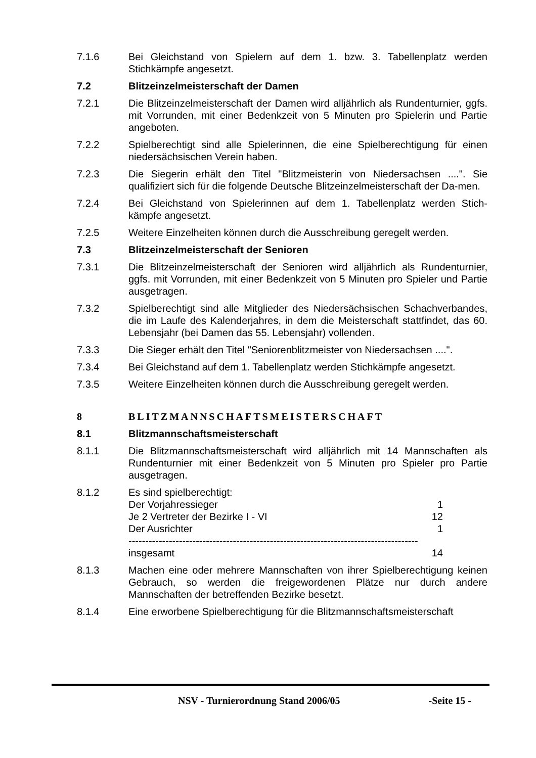7.1.6 Bei Gleichstand von Spielern auf dem 1. bzw. 3. Tabellenplatz werden Stichkämpfe angesetzt.
7.2 Blitzeinzelmeisterschaft der Damen
7.2.1 Die Blitzeinzelmeisterschaft der Damen wird alljährlich als Rundenturnier, ggfs. mit Vorrunden, mit einer Bedenkzeit von 5 Minuten pro Spielerin und Partie angeboten.
7.2.2 Spielberechtigt sind alle Spielerinnen, die eine Spielberechtigung für einen niedersächsischen Verein haben.
7.2.3 Die Siegerin erhält den Titel "Blitzmeisterin von Niedersachsen ....". Sie qualifiziert sich für die folgende Deutsche Blitzeinzelmeisterschaft der Da-men.
7.2.4 Bei Gleichstand von Spielerinnen auf dem 1. Tabellenplatz werden Stich-kämpfe angesetzt.
7.2.5 Weitere Einzelheiten können durch die Ausschreibung geregelt werden.
7.3 Blitzeinzelmeisterschaft der Senioren
7.3.1 Die Blitzeinzelmeisterschaft der Senioren wird alljährlich als Rundenturnier, ggfs. mit Vorrunden, mit einer Bedenkzeit von 5 Minuten pro Spieler und Partie ausgetragen.
7.3.2 Spielberechtigt sind alle Mitglieder des Niedersächsischen Schachverbandes, die im Laufe des Kalenderjahres, in dem die Meisterschaft stattfindet, das 60. Lebensjahr (bei Damen das 55. Lebensjahr) vollenden.
7.3.3 Die Sieger erhält den Titel "Seniorenblitzmeister von Niedersachsen ....".
7.3.4 Bei Gleichstand auf dem 1. Tabellenplatz werden Stichkämpfe angesetzt.
7.3.5 Weitere Einzelheiten können durch die Ausschreibung geregelt werden.
8 BLITZMANNSCHAFTSMEISTERSCHAFT
8.1 Blitzmannschaftsmeisterschaft
8.1.1 Die Blitzmannschaftsmeisterschaft wird alljährlich mit 14 Mannschaften als Rundenturnier mit einer Bedenkzeit von 5 Minuten pro Spieler pro Partie ausgetragen.
8.1.2 Es sind spielberechtigt:
Der Vorjahressieger 1
Je 2 Vertreter der Bezirke I - VI 12
Der Ausrichter 1
--------------------------------------------------------------------------------------
insgesamt 14
8.1.3 Machen eine oder mehrere Mannschaften von ihrer Spielberechtigung keinen Gebrauch, so werden die freigewordenen Plätze nur durch andere Mannschaften der betreffenden Bezirke besetzt.
8.1.4 Eine erworbene Spielberechtigung für die Blitzmannschaftsmeisterschaft
NSV - Turnierordnung Stand 2006/05 -Seite 15 -